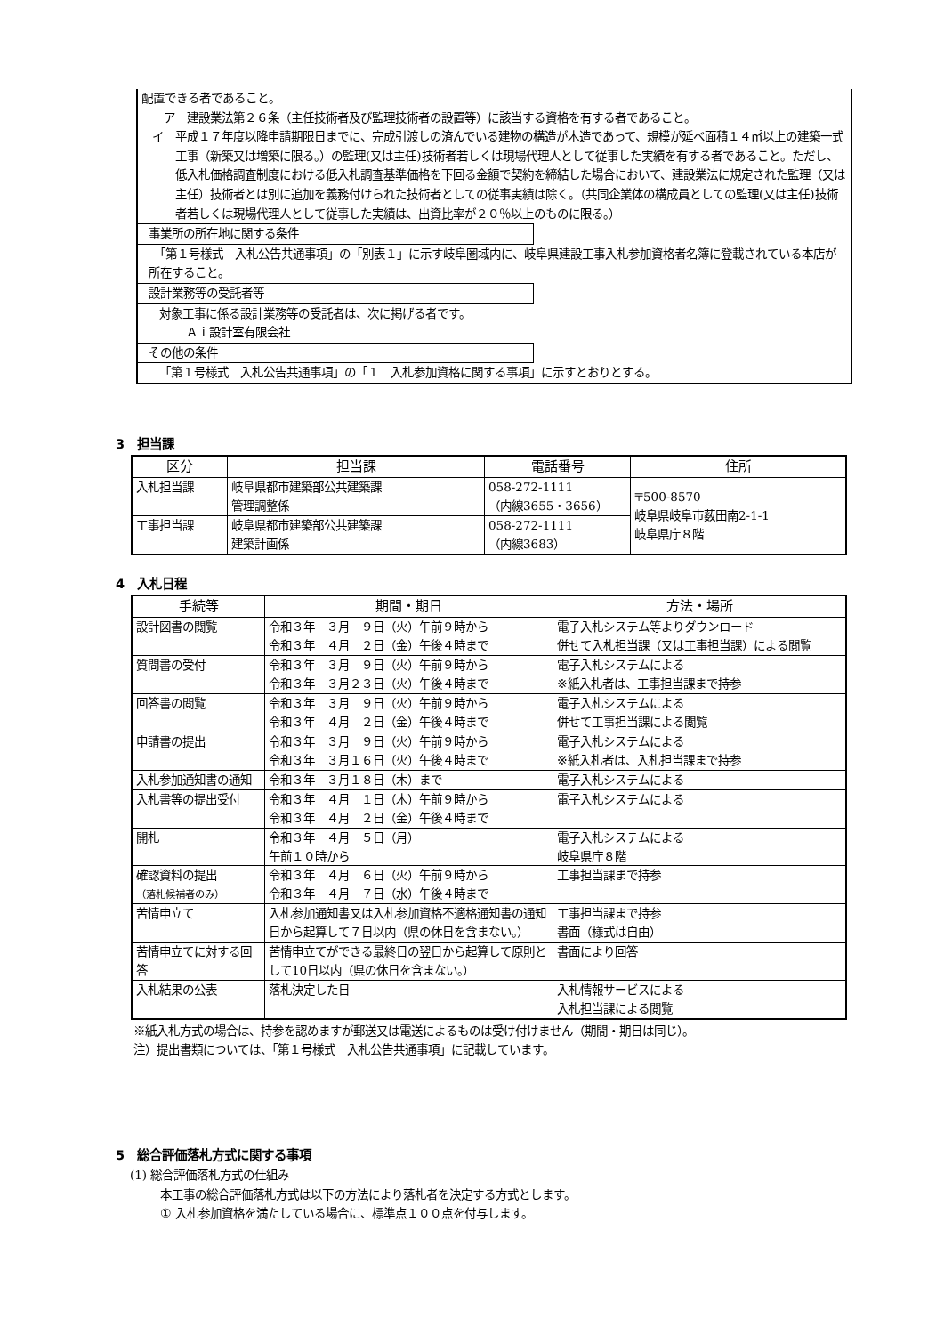配置できる者であること。
　ア　建設業法第２６条（主任技術者及び監理技術者の設置等）に該当する資格を有する者であること。
イ　平成１７年度以降申請期限日までに、完成引渡しの済んでいる建物の構造が木造であって、規模が延べ面積１４㎡以上の建築一式工事（新築又は増築に限る。）の監理(又は主任)技術者若しくは現場代理人として従事した実績を有する者であること。ただし、低入札価格調査制度における低入札調査基準価格を下回る金額で契約を締結した場合において、建設業法に規定された監理（又は主任）技術者とは別に追加を義務付けられた技術者としての従事実績は除く。（共同企業体の構成員としての監理(又は主任)技術者若しくは現場代理人として従事した実績は、出資比率が２０％以上のものに限る。）
事業所の所在地に関する条件
　「第１号様式　入札公告共通事項」の「別表１」に示す岐阜圏域内に、岐阜県建設工事入札参加資格者名簿に登載されている本店が所在すること。
設計業務等の受託者等
対象工事に係る設計業務等の受託者は、次に掲げる者です。
Ａｉ設計室有限会社
その他の条件
「第１号様式　入札公告共通事項」の「１　入札参加資格に関する事項」に示すとおりとする。
3　担当課
| 区分 | 担当課 | 電話番号 | 住所 |
| --- | --- | --- | --- |
| 入札担当課 | 岐阜県都市建築部公共建築課 管理調整係 | 058-272-1111 （内線3655・3656） | 〒500-8570 岐阜県岐阜市薮田南2-1-1 岐阜県庁８階 |
| 工事担当課 | 岐阜県都市建築部公共建築課 建築計画係 | 058-272-1111 （内線3683） | |
4　入札日程
| 手続等 | 期間・期日 | 方法・場所 |
| --- | --- | --- |
| 設計図書の閲覧 | 令和３年 ３月 ９日（火）午前９時から 令和３年 ４月 ２日（金）午後４時まで | 電子入札システム等よりダウンロード 併せて入札担当課（又は工事担当課）による閲覧 |
| 質問書の受付 | 令和３年 ３月 ９日（火）午前９時から 令和３年 ３月２３日（火）午後４時まで | 電子入札システムによる ※紙入札者は、工事担当課まで持参 |
| 回答書の閲覧 | 令和３年 ３月 ９日（火）午前９時から 令和３年 ４月 ２日（金）午後４時まで | 電子入札システムによる 併せて工事担当課による閲覧 |
| 申請書の提出 | 令和３年 ３月 ９日（火）午前９時から 令和３年 ３月１６日（火）午後４時まで | 電子入札システムによる ※紙入札者は、入札担当課まで持参 |
| 入札参加通知書の通知 | 令和３年 ３月１８日（木）まで | 電子入札システムによる |
| 入札書等の提出受付 | 令和３年 ４月 １日（木）午前９時から 令和３年 ４月 ２日（金）午後４時まで | 電子入札システムによる |
| 開札 | 令和３年 ４月 ５日（月） 午前１０時から | 電子入札システムによる 岐阜県庁８階 |
| 確認資料の提出 （落札候補者のみ） | 令和３年 ４月 ６日（火）午前９時から 令和３年 ４月 ７日（水）午後４時まで | 工事担当課まで持参 |
| 苦情申立て | 入札参加通知書又は入札参加資格不適格通知書の通知日から起算して７日以内（県の休日を含まない。） | 工事担当課まで持参 書面（様式は自由） |
| 苦情申立てに対する回答 | 苦情申立てができる最終日の翌日から起算して原則として10日以内（県の休日を含まない。） | 書面により回答 |
| 入札結果の公表 | 落札決定した日 | 入札情報サービスによる 入札担当課による閲覧 |
※紙入札方式の場合は、持参を認めますが郵送又は電送によるものは受け付けません（期間・期日は同じ）。
注）提出書類については、「第１号様式　入札公告共通事項」に記載しています。
5　総合評価落札方式に関する事項
(1) 総合評価落札方式の仕組み
本工事の総合評価落札方式は以下の方法により落札者を決定する方式とします。
① 入札参加資格を満たしている場合に、標準点１００点を付与します。